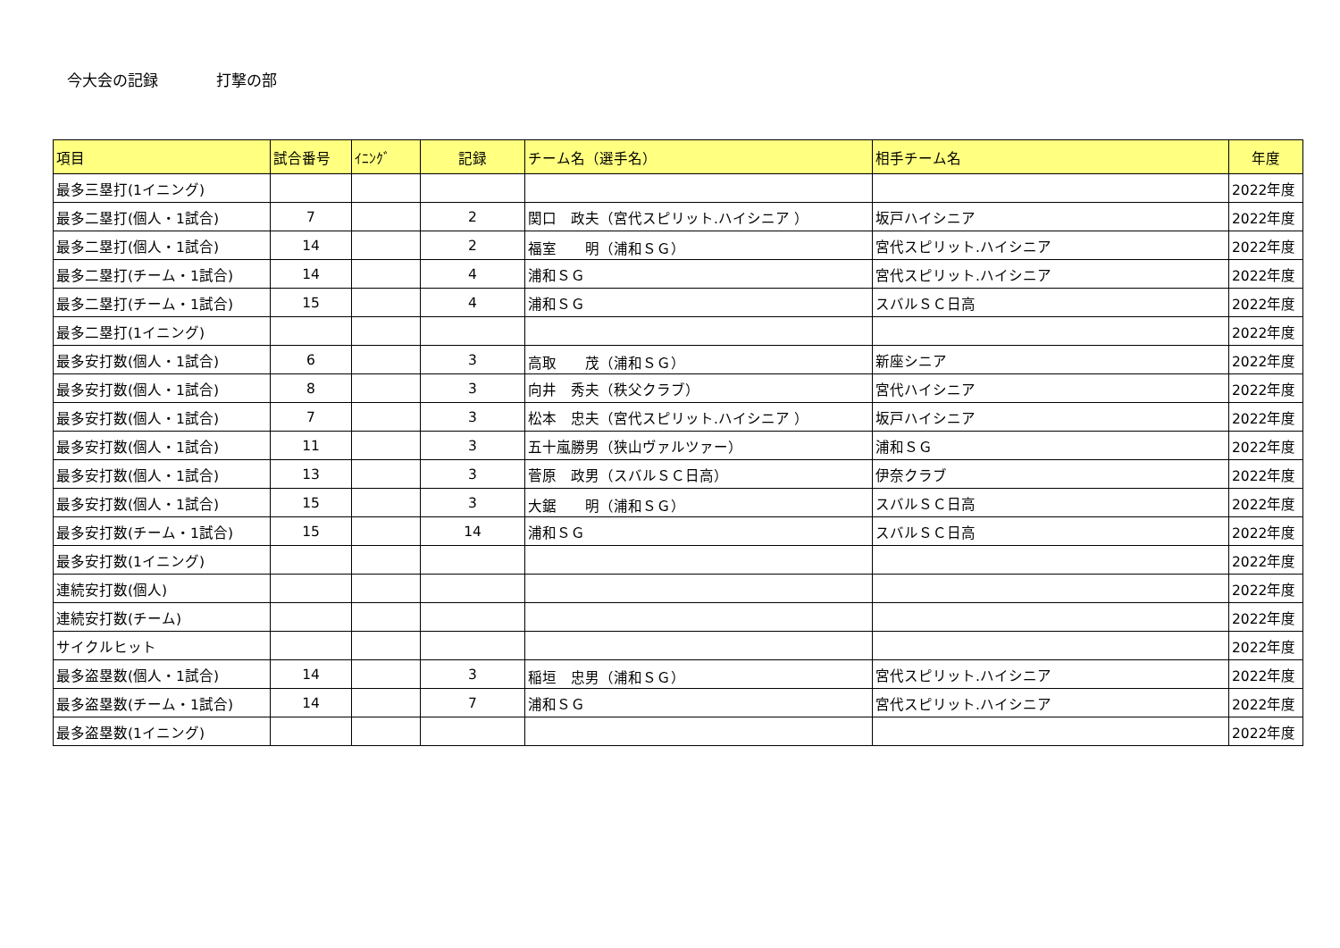今大会の記録 打撃の部
| 項目 | 試合番号 | ｲﾆﾝｸﾞ | 記録 | チーム名（選手名） | 相手チーム名 | 年度 |
| --- | --- | --- | --- | --- | --- | --- |
| 最多三塁打(1イニング) | | | | | | 2022年度 |
| 最多二塁打(個人・1試合) | 7 | | 2 | 関口 政夫（宮代スピリット.ハイシニア ） | 坂戸ハイシニア | 2022年度 |
| 最多二塁打(個人・1試合) | 14 | | 2 | 福室 明（浦和ＳＧ） | 宮代スピリット.ハイシニア | 2022年度 |
| 最多二塁打(チーム・1試合) | 14 | | 4 | 浦和ＳＧ | 宮代スピリット.ハイシニア | 2022年度 |
| 最多二塁打(チーム・1試合) | 15 | | 4 | 浦和ＳＧ | スバルＳＣ日高 | 2022年度 |
| 最多二塁打(1イニング) | | | | | | 2022年度 |
| 最多安打数(個人・1試合) | 6 | | 3 | 高取 茂（浦和ＳＧ） | 新座シニア | 2022年度 |
| 最多安打数(個人・1試合) | 8 | | 3 | 向井 秀夫（秩父クラブ） | 宮代ハイシニア | 2022年度 |
| 最多安打数(個人・1試合) | 7 | | 3 | 松本 忠夫（宮代スピリット.ハイシニア ） | 坂戸ハイシニア | 2022年度 |
| 最多安打数(個人・1試合) | 11 | | 3 | 五十嵐勝男（狭山ヴァルツァー） | 浦和ＳＧ | 2022年度 |
| 最多安打数(個人・1試合) | 13 | | 3 | 菅原 政男（スバルＳＣ日高） | 伊奈クラブ | 2022年度 |
| 最多安打数(個人・1試合) | 15 | | 3 | 大鋸 明（浦和ＳＧ） | スバルＳＣ日高 | 2022年度 |
| 最多安打数(チーム・1試合) | 15 | | 14 | 浦和ＳＧ | スバルＳＣ日高 | 2022年度 |
| 最多安打数(1イニング) | | | | | | 2022年度 |
| 連続安打数(個人) | | | | | | 2022年度 |
| 連続安打数(チーム) | | | | | | 2022年度 |
| サイクルヒット | | | | | | 2022年度 |
| 最多盗塁数(個人・1試合) | 14 | | 3 | 稲垣 忠男（浦和ＳＧ） | 宮代スピリット.ハイシニア | 2022年度 |
| 最多盗塁数(チーム・1試合) | 14 | | 7 | 浦和ＳＧ | 宮代スピリット.ハイシニア | 2022年度 |
| 最多盗塁数(1イニング) | | | | | | 2022年度 |